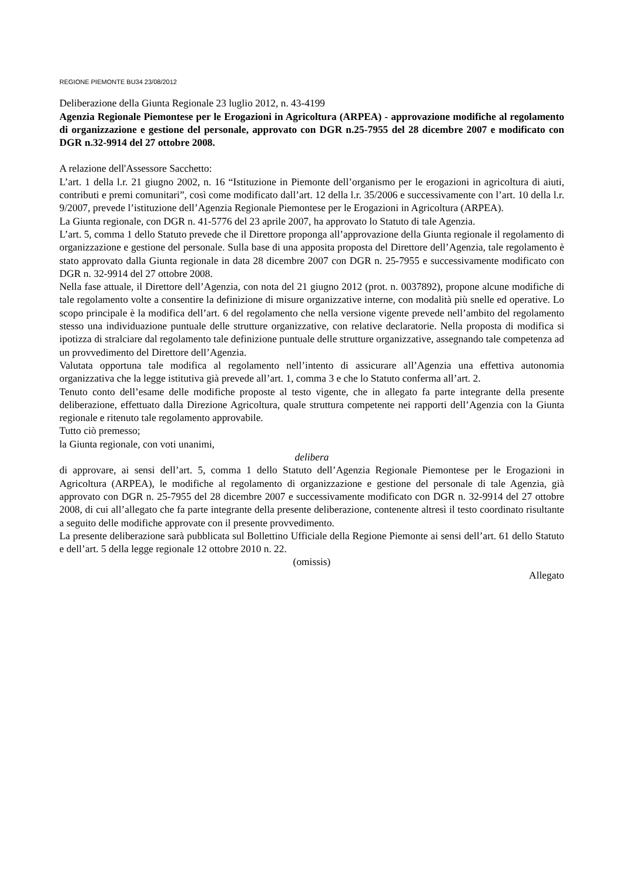REGIONE PIEMONTE BU34 23/08/2012
Deliberazione della Giunta Regionale 23 luglio 2012, n. 43-4199
Agenzia Regionale Piemontese per le Erogazioni in Agricoltura (ARPEA) - approvazione modifiche al regolamento di organizzazione e gestione del personale, approvato con DGR n.25-7955 del 28 dicembre 2007 e modificato con DGR n.32-9914 del 27 ottobre 2008.
A relazione dell'Assessore Sacchetto:
L’art. 1 della l.r. 21 giugno 2002, n. 16 “Istituzione in Piemonte dell’organismo per le erogazioni in agricoltura di aiuti, contributi e premi comunitari”, così come modificato dall’art. 12 della l.r. 35/2006 e successivamente con l’art. 10 della l.r. 9/2007, prevede l’istituzione dell’Agenzia Regionale Piemontese per le Erogazioni in Agricoltura (ARPEA).
La Giunta regionale, con DGR n. 41-5776 del 23 aprile 2007, ha approvato lo Statuto di tale Agenzia.
L’art. 5, comma 1 dello Statuto prevede che il Direttore proponga all’approvazione della Giunta regionale il regolamento di organizzazione e gestione del personale. Sulla base di una apposita proposta del Direttore dell’Agenzia, tale regolamento è stato approvato dalla Giunta regionale in data 28 dicembre 2007 con DGR n. 25-7955 e successivamente modificato con DGR n. 32-9914 del 27 ottobre 2008.
Nella fase attuale, il Direttore dell’Agenzia, con nota del 21 giugno 2012 (prot. n. 0037892), propone alcune modifiche di tale regolamento volte a consentire la definizione di misure organizzative interne, con modalità più snelle ed operative. Lo scopo principale è la modifica dell’art. 6 del regolamento che nella versione vigente prevede nell’ambito del regolamento stesso una individuazione puntuale delle strutture organizzative, con relative declaratorie. Nella proposta di modifica si ipotizza di stralciare dal regolamento tale definizione puntuale delle strutture organizzative, assegnando tale competenza ad un provvedimento del Direttore dell’Agenzia.
Valutata opportuna tale modifica al regolamento nell’intento di assicurare all’Agenzia una effettiva autonomia organizzativa che la legge istitutiva già prevede all’art. 1, comma 3 e che lo Statuto conferma all’art. 2.
Tenuto conto dell’esame delle modifiche proposte al testo vigente, che in allegato fa parte integrante della presente deliberazione, effettuato dalla Direzione Agricoltura, quale struttura competente nei rapporti dell’Agenzia con la Giunta regionale e ritenuto tale regolamento approvabile.
Tutto ciò premesso;
la Giunta regionale, con voti unanimi,
delibera
di approvare, ai sensi dell’art. 5, comma 1 dello Statuto dell’Agenzia Regionale Piemontese per le Erogazioni in Agricoltura (ARPEA), le modifiche al regolamento di organizzazione e gestione del personale di tale Agenzia, già approvato con DGR n. 25-7955 del 28 dicembre 2007 e successivamente modificato con DGR n. 32-9914 del 27 ottobre 2008, di cui all’allegato che fa parte integrante della presente deliberazione, contenente altresì il testo coordinato risultante a seguito delle modifiche approvate con il presente provvedimento.
La presente deliberazione sarà pubblicata sul Bollettino Ufficiale della Regione Piemonte ai sensi dell’art. 61 dello Statuto e dell’art. 5 della legge regionale 12 ottobre 2010 n. 22.
(omissis)
Allegato